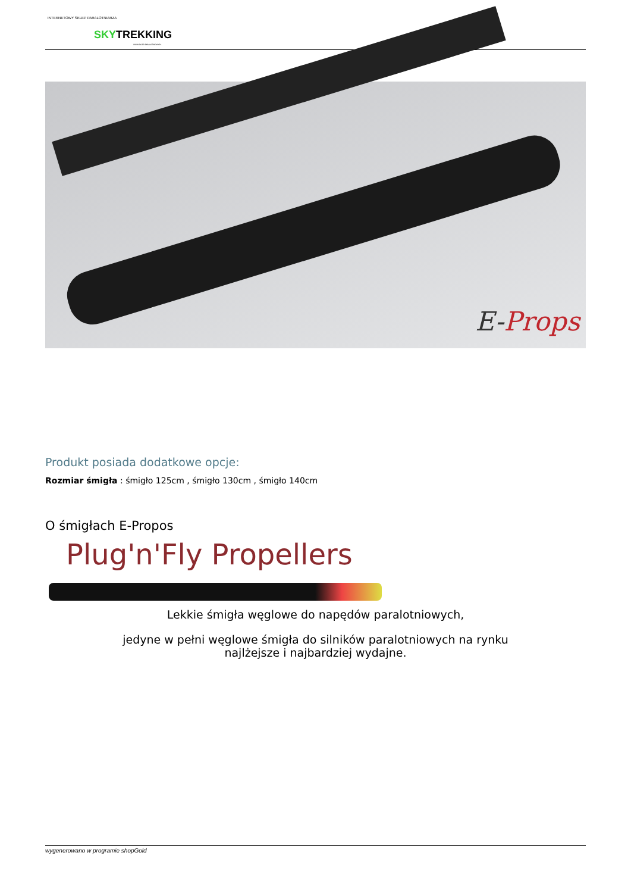INTERNETOWY SKLEP PARALOTNIARZA
SKYTREKKING
WWW.SKLEP-PARALOTNIOWY.PL
E-Props
Produkt posiada dodatkowe opcje:
Rozmiar śmigła : śmigło 125cm , śmigło 130cm , śmigło 140cm
O śmigłach E-Propos
Plug'n'Fly Propellers
Lekkie śmigła węglowe do napędów paralotniowych,
jedyne w pełni węglowe śmigła do silników paralotniowych na rynku
najlżejsze i najbardziej wydajne.
wygenerowano w programie shopGold